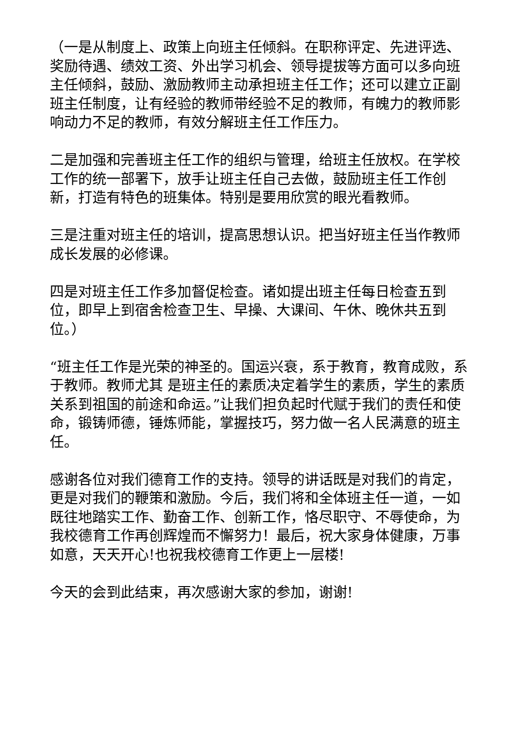（一是从制度上、政策上向班主任倾斜。在职称评定、先进评选、奖励待遇、绩效工资、外出学习机会、领导提拔等方面可以多向班主任倾斜，鼓励、激励教师主动承担班主任工作；还可以建立正副班主任制度，让有经验的教师带经验不足的教师，有魄力的教师影响动力不足的教师，有效分解班主任工作压力。
二是加强和完善班主任工作的组织与管理，给班主任放权。在学校工作的统一部署下，放手让班主任自己去做，鼓励班主任工作创新，打造有特色的班集体。特别是要用欣赏的眼光看教师。
三是注重对班主任的培训，提高思想认识。把当好班主任当作教师成长发展的必修课。
四是对班主任工作多加督促检查。诸如提出班主任每日检查五到位，即早上到宿舍检查卫生、早操、大课间、午休、晚休共五到位。）
“班主任工作是光荣的神圣的。国运兴衰，系于教育，教育成败，系于教师。教师尤其 是班主任的素质决定着学生的素质，学生的素质关系到祖国的前途和命运。”让我们担负起时代赋于我们的责任和使命，锻铸师德，锤炼师能，掌握技巧，努力做一名人民满意的班主任。
感谢各位对我们德育工作的支持。领导的讲话既是对我们的肯定，更是对我们的鞭策和激励。今后，我们将和全体班主任一道，一如既往地踏实工作、勤奋工作、创新工作，恪尽职守、不辱使命，为我校德育工作再创辉煌而不懈努力！最后，祝大家身体健康，万事如意，天天开心!也祝我校德育工作更上一层楼!
今天的会到此结束，再次感谢大家的参加，谢谢!